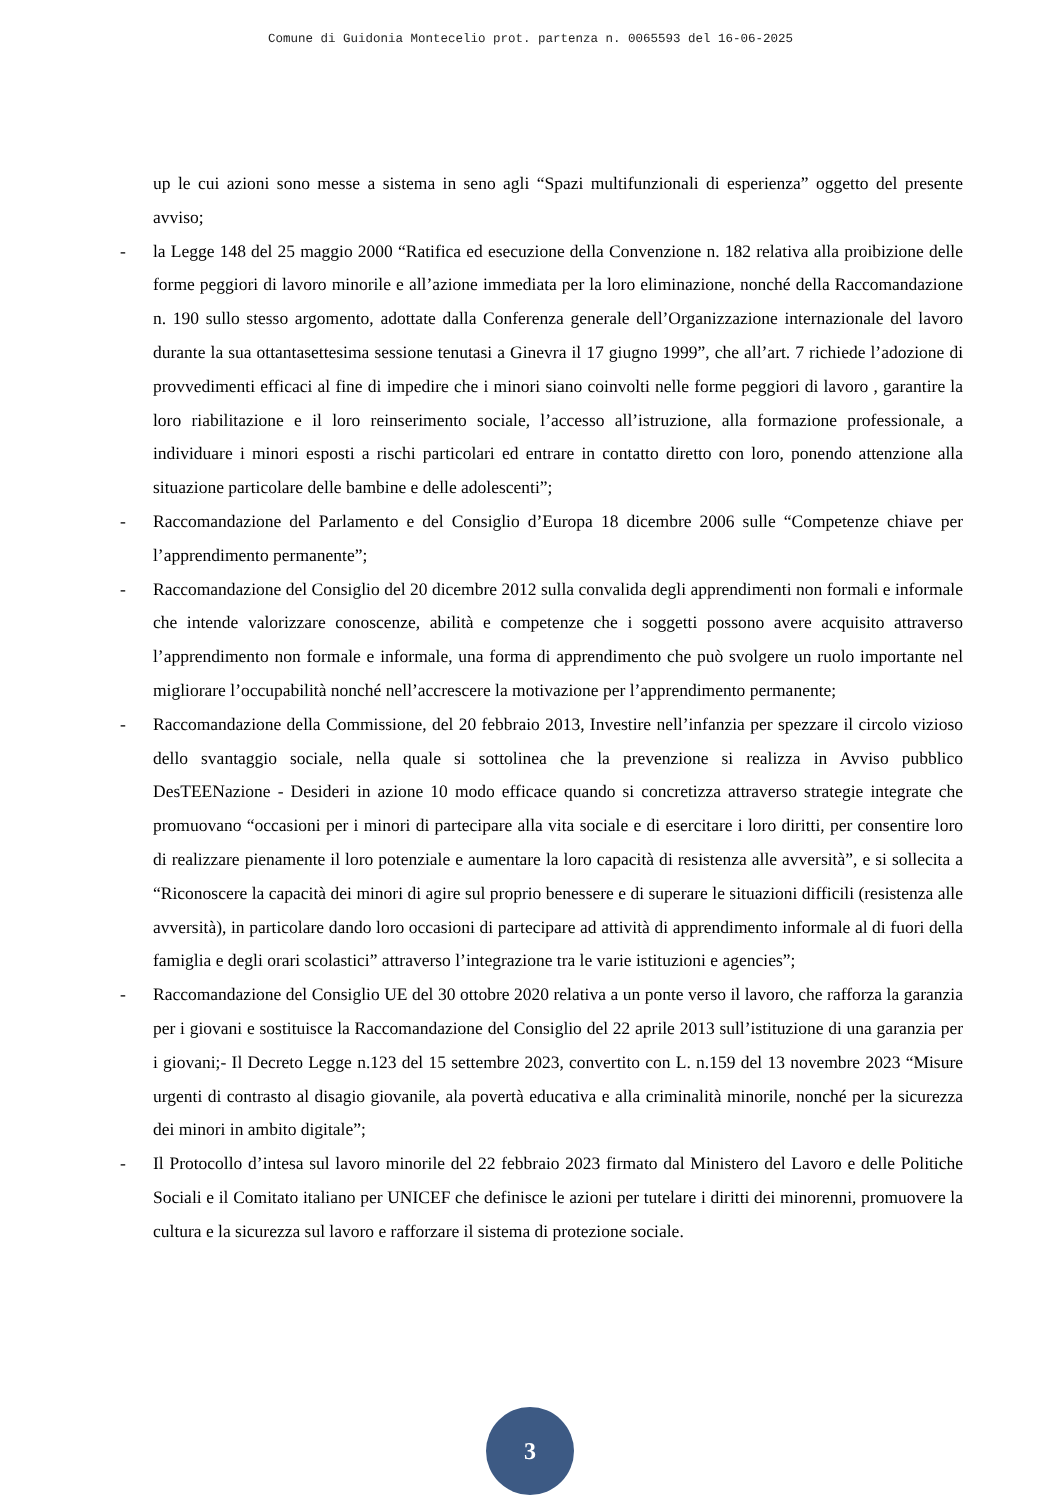Comune di Guidonia Montecelio prot. partenza n. 0065593 del 16-06-2025
up le cui azioni sono messe a sistema in seno agli “Spazi multifunzionali di esperienza” oggetto del presente avviso;
- la Legge 148 del 25 maggio 2000 “Ratifica ed esecuzione della Convenzione n. 182 relativa alla proibizione delle forme peggiori di lavoro minorile e all’azione immediata per la loro eliminazione, nonché della Raccomandazione n. 190 sullo stesso argomento, adottate dalla Conferenza generale dell’Organizzazione internazionale del lavoro durante la sua ottantasettesima sessione tenutasi a Ginevra il 17 giugno 1999”, che all’art. 7 richiede l’adozione di provvedimenti efficaci al fine di impedire che i minori siano coinvolti nelle forme peggiori di lavoro , garantire la loro riabilitazione e il loro reinserimento sociale, l’accesso all’istruzione, alla formazione professionale, a individuare i minori esposti a rischi particolari ed entrare in contatto diretto con loro, ponendo attenzione alla situazione particolare delle bambine e delle adolescenti”;
- Raccomandazione del Parlamento e del Consiglio d’Europa 18 dicembre 2006 sulle “Competenze chiave per l’apprendimento permanente”;
- Raccomandazione del Consiglio del 20 dicembre 2012 sulla convalida degli apprendimenti non formali e informale che intende valorizzare conoscenze, abilità e competenze che i soggetti possono avere acquisito attraverso l’apprendimento non formale e informale, una forma di apprendimento che può svolgere un ruolo importante nel migliorare l’occupabilità nonché nell’accrescere la motivazione per l’apprendimento permanente;
- Raccomandazione della Commissione, del 20 febbraio 2013, Investire nell’infanzia per spezzare il circolo vizioso dello svantaggio sociale, nella quale si sottolinea che la prevenzione si realizza in Avviso pubblico DesTEENazione - Desideri in azione 10 modo efficace quando si concretizza attraverso strategie integrate che promuovano “occasioni per i minori di partecipare alla vita sociale e di esercitare i loro diritti, per consentire loro di realizzare pienamente il loro potenziale e aumentare la loro capacità di resistenza alle avversità”, e si sollecita a “Riconoscere la capacità dei minori di agire sul proprio benessere e di superare le situazioni difficili (resistenza alle avversità), in particolare dando loro occasioni di partecipare ad attività di apprendimento informale al di fuori della famiglia e degli orari scolastici” attraverso l’integrazione tra le varie istituzioni e agencies”;
- Raccomandazione del Consiglio UE del 30 ottobre 2020 relativa a un ponte verso il lavoro, che rafforza la garanzia per i giovani e sostituisce la Raccomandazione del Consiglio del 22 aprile 2013 sull’istituzione di una garanzia per i giovani;- Il Decreto Legge n.123 del 15 settembre 2023, convertito con L. n.159 del 13 novembre 2023 “Misure urgenti di contrasto al disagio giovanile, ala povertà educativa e alla criminalità minorile, nonché per la sicurezza dei minori in ambito digitale”;
- Il Protocollo d’intesa sul lavoro minorile del 22 febbraio 2023 firmato dal Ministero del Lavoro e delle Politiche Sociali e il Comitato italiano per UNICEF che definisce le azioni per tutelare i diritti dei minorenni, promuovere la cultura e la sicurezza sul lavoro e rafforzare il sistema di protezione sociale.
3